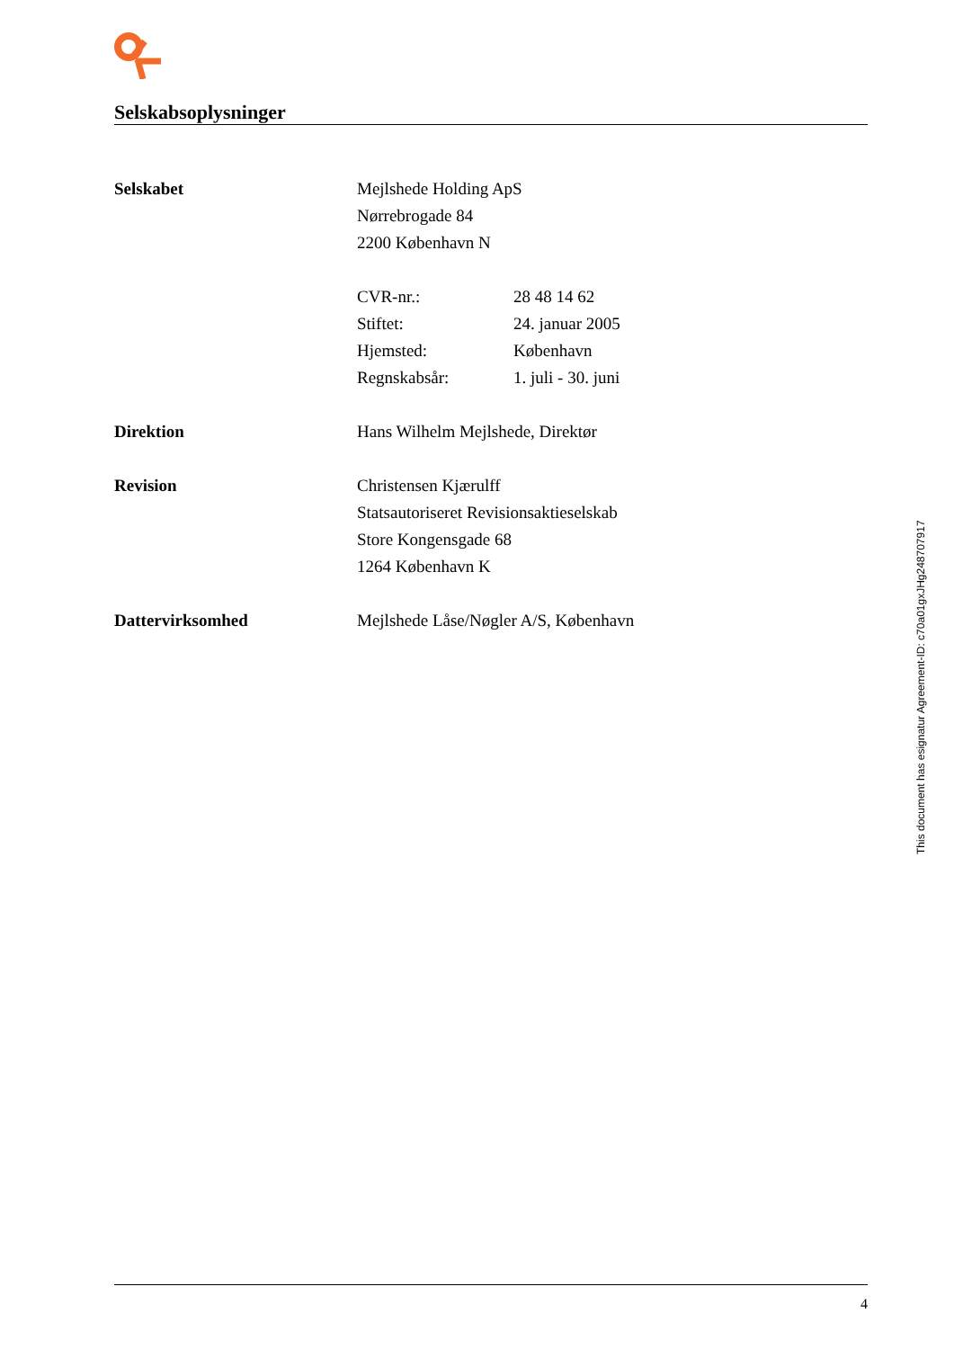Selskabsoplysninger
| Selskabet | Mejlshede Holding ApS Nørrebrogade 84 2200 København N |
| | / CVR-nr.: / 28 48 14 62 / / Stiftet: / 24. januar 2005 / / Hjemsted: / København / / Regnskabsår: / 1. juli - 30. juni / |
| Direktion | Hans Wilhelm Mejlshede, Direktør |
| Revision | Christensen Kjærulff Statsautoriseret Revisionsaktieselskab Store Kongensgade 68 1264 København K |
| Dattervirksomhed | Mejlshede Låse/Nøgler A/S, København |
This document has esignatur Agreement-ID: c70a01gxJHg248707917
4